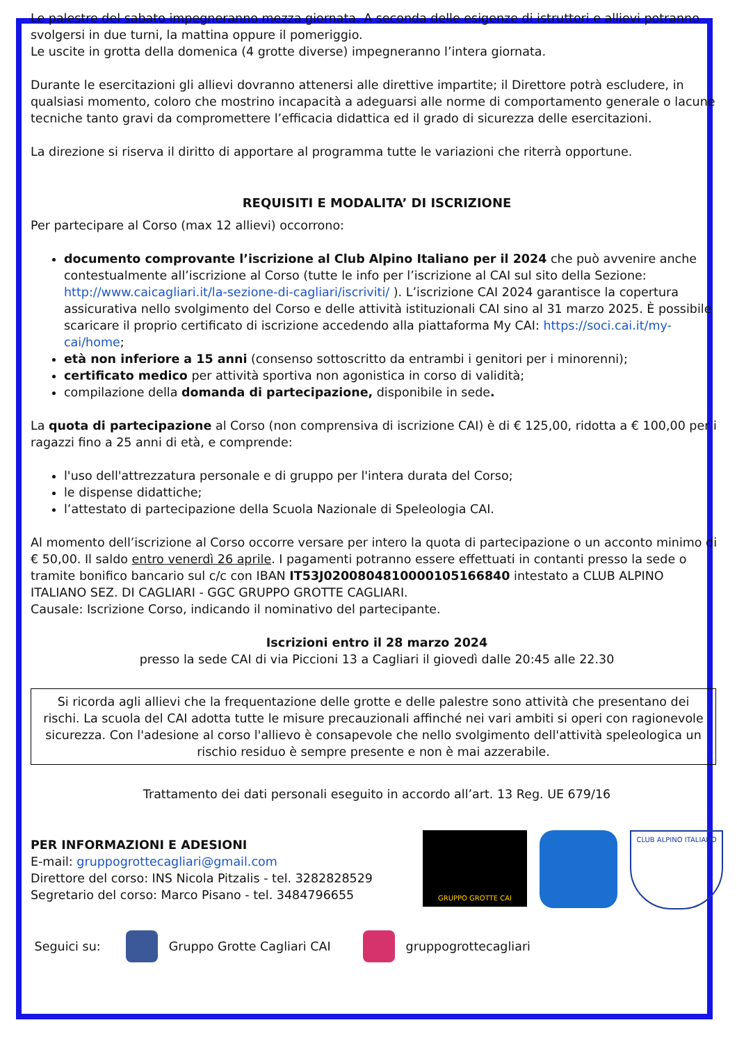Le palestre del sabato impegneranno mezza giornata. A seconda delle esigenze di istruttori e allievi potranno svolgersi in due turni, la mattina oppure il pomeriggio.
Le uscite in grotta della domenica (4 grotte diverse) impegneranno l’intera giornata.
Durante le esercitazioni gli allievi dovranno attenersi alle direttive impartite; il Direttore potrà escludere, in qualsiasi momento, coloro che mostrino incapacità a adeguarsi alle norme di comportamento generale o lacune tecniche tanto gravi da compromettere l’efficacia didattica ed il grado di sicurezza delle esercitazioni.
La direzione si riserva il diritto di apportare al programma tutte le variazioni che riterrà opportune.
REQUISITI E MODALITA’ DI ISCRIZIONE
Per partecipare al Corso (max 12 allievi) occorrono:
documento comprovante l’iscrizione al Club Alpino Italiano per il 2024 che può avvenire anche contestualmente all’iscrizione al Corso (tutte le info per l’iscrizione al CAI sul sito della Sezione: http://www.caicagliari.it/la-sezione-di-cagliari/iscriviti/ ). L’iscrizione CAI 2024 garantisce la copertura assicurativa nello svolgimento del Corso e delle attività istituzionali CAI sino al 31 marzo 2025. È possibile scaricare il proprio certificato di iscrizione accedendo alla piattaforma My CAI: https://soci.cai.it/my-cai/home;
età non inferiore a 15 anni (consenso sottoscritto da entrambi i genitori per i minorenni);
certificato medico per attività sportiva non agonistica in corso di validità;
compilazione della domanda di partecipazione, disponibile in sede.
La quota di partecipazione al Corso (non comprensiva di iscrizione CAI) è di € 125,00, ridotta a € 100,00 per i ragazzi fino a 25 anni di età, e comprende:
l'uso dell'attrezzatura personale e di gruppo per l'intera durata del Corso;
le dispense didattiche;
l’attestato di partecipazione della Scuola Nazionale di Speleologia CAI.
Al momento dell’iscrizione al Corso occorre versare per intero la quota di partecipazione o un acconto minimo di € 50,00. Il saldo entro venerdì 26 aprile. I pagamenti potranno essere effettuati in contanti presso la sede o tramite bonifico bancario sul c/c con IBAN IT53J0200804810000105166840 intestato a CLUB ALPINO ITALIANO SEZ. DI CAGLIARI - GGC GRUPPO GROTTE CAGLIARI.
Causale: Iscrizione Corso, indicando il nominativo del partecipante.
Iscrizioni entro il 28 marzo 2024
presso la sede CAI di via Piccioni 13 a Cagliari il giovedì dalle 20:45 alle 22.30
Si ricorda agli allievi che la frequentazione delle grotte e delle palestre sono attività che presentano dei rischi. La scuola del CAI adotta tutte le misure precauzionali affinché nei vari ambiti si operi con ragionevole sicurezza. Con l'adesione al corso l'allievo è consapevole che nello svolgimento dell'attività speleologica un rischio residuo è sempre presente e non è mai azzerabile.
Trattamento dei dati personali eseguito in accordo all’art. 13 Reg. UE 679/16
PER INFORMAZIONI E ADESIONI
E-mail: gruppogrottecagliari@gmail.com
Direttore del corso: INS Nicola Pitzalis - tel. 3282828529
Segretario del corso: Marco Pisano - tel. 3484796655
GRUPPO GROTTE CAI CLUB ALPINO ITALIANO
Seguici su: Gruppo Grotte Cagliari CAI gruppogrottecagliari